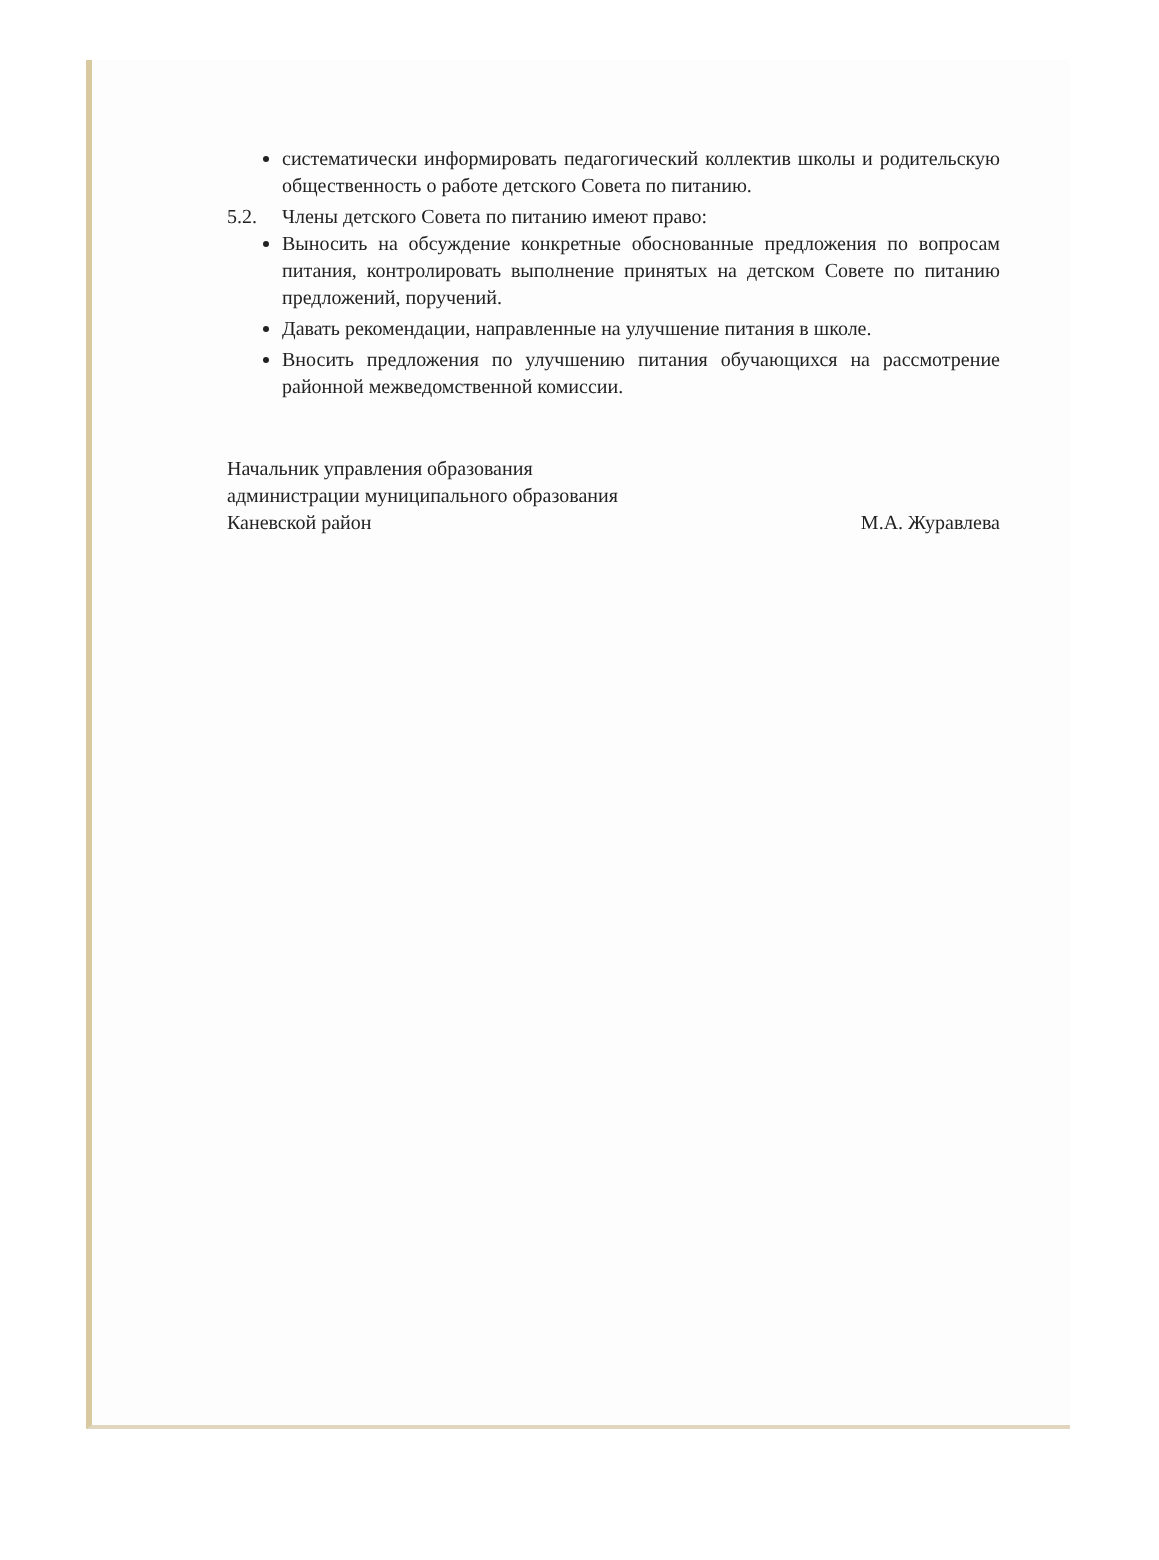систематически информировать педагогический коллектив школы и родительскую общественность о работе детского Совета по питанию.
5.2. Члены детского Совета по питанию имеют право:
Выносить на обсуждение конкретные обоснованные предложения по вопросам питания, контролировать выполнение принятых на детском Совете по питанию предложений, поручений.
Давать рекомендации, направленные на улучшение питания в школе.
Вносить предложения по улучшению питания обучающихся на рассмотрение районной межведомственной комиссии.
Начальник управления образования
администрации муниципального образования
Каневской район
М.А. Журавлева